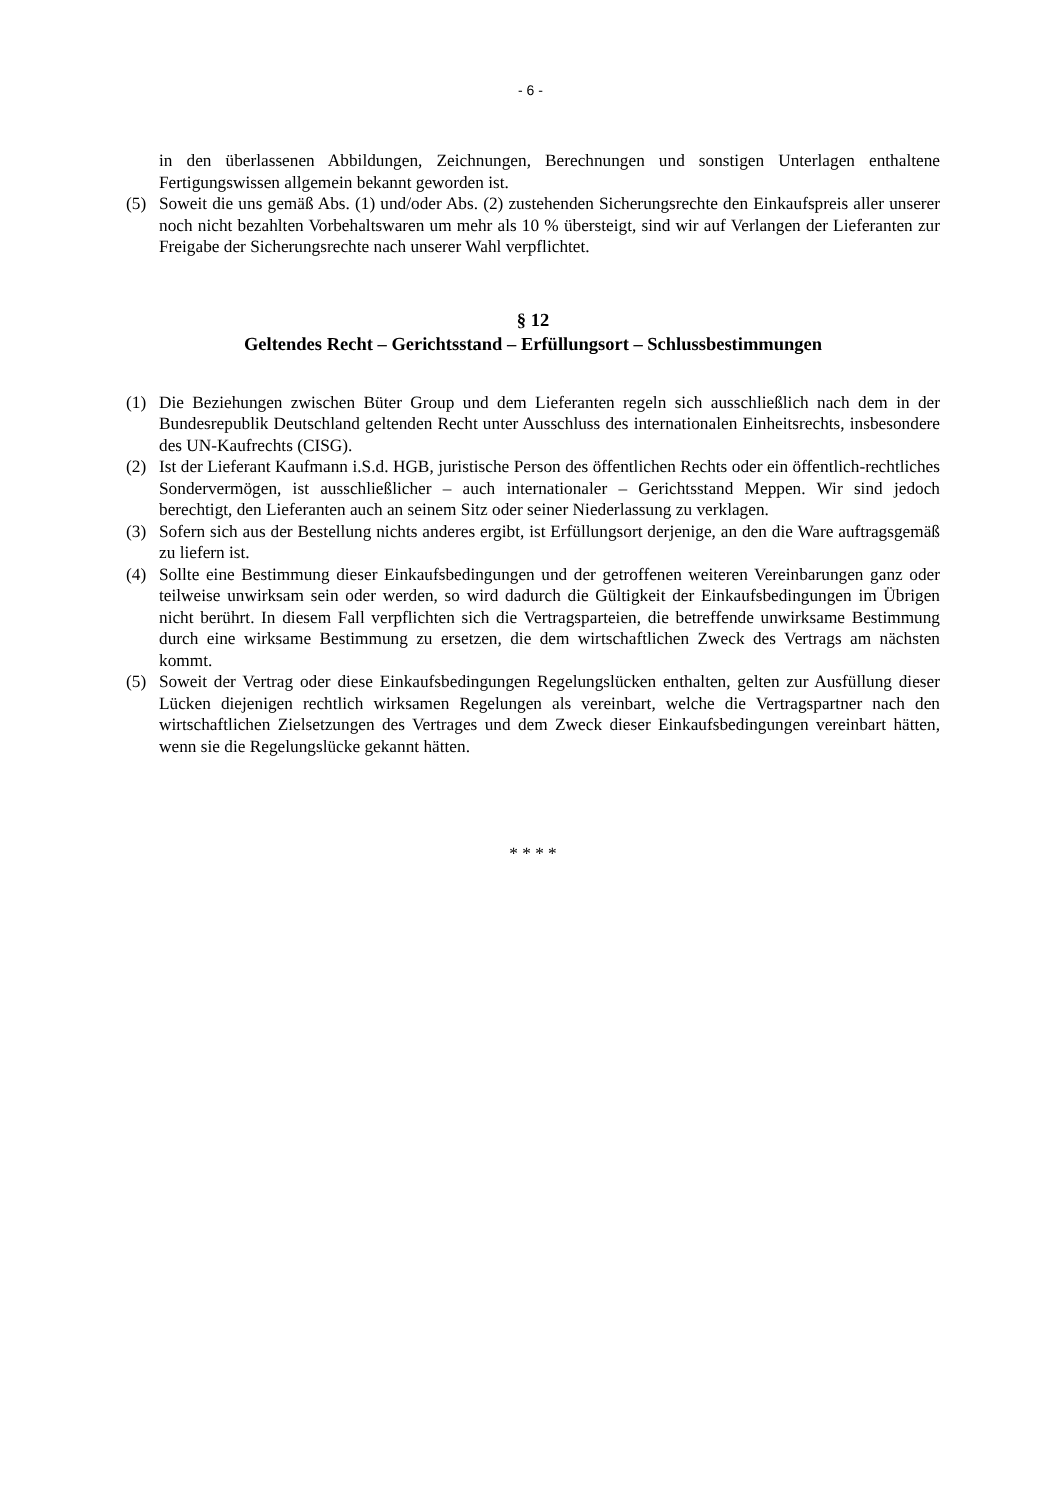- 6 -
in den überlassenen Abbildungen, Zeichnungen, Berechnungen und sonstigen Unterlagen enthaltene Fertigungswissen allgemein bekannt geworden ist.
(5) Soweit die uns gemäß Abs. (1) und/oder Abs. (2) zustehenden Sicherungsrechte den Einkaufspreis aller unserer noch nicht bezahlten Vorbehaltswaren um mehr als 10 % übersteigt, sind wir auf Verlangen der Lieferanten zur Freigabe der Sicherungsrechte nach unserer Wahl verpflichtet.
§ 12
Geltendes Recht – Gerichtsstand – Erfüllungsort – Schlussbestimmungen
(1) Die Beziehungen zwischen Büter Group und dem Lieferanten regeln sich ausschließlich nach dem in der Bundesrepublik Deutschland geltenden Recht unter Ausschluss des internationalen Einheitsrechts, insbesondere des UN-Kaufrechts (CISG).
(2) Ist der Lieferant Kaufmann i.S.d. HGB, juristische Person des öffentlichen Rechts oder ein öffentlich-rechtliches Sondervermögen, ist ausschließlicher – auch internationaler – Gerichtsstand Meppen. Wir sind jedoch berechtigt, den Lieferanten auch an seinem Sitz oder seiner Niederlassung zu verklagen.
(3) Sofern sich aus der Bestellung nichts anderes ergibt, ist Erfüllungsort derjenige, an den die Ware auftragsgemäß zu liefern ist.
(4) Sollte eine Bestimmung dieser Einkaufsbedingungen und der getroffenen weiteren Vereinbarungen ganz oder teilweise unwirksam sein oder werden, so wird dadurch die Gültigkeit der Einkaufsbedingungen im Übrigen nicht berührt. In diesem Fall verpflichten sich die Vertragsparteien, die betreffende unwirksame Bestimmung durch eine wirksame Bestimmung zu ersetzen, die dem wirtschaftlichen Zweck des Vertrags am nächsten kommt.
(5) Soweit der Vertrag oder diese Einkaufsbedingungen Regelungslücken enthalten, gelten zur Ausfüllung dieser Lücken diejenigen rechtlich wirksamen Regelungen als vereinbart, welche die Vertragspartner nach den wirtschaftlichen Zielsetzungen des Vertrages und dem Zweck dieser Einkaufsbedingungen vereinbart hätten, wenn sie die Regelungslücke gekannt hätten.
* * * *